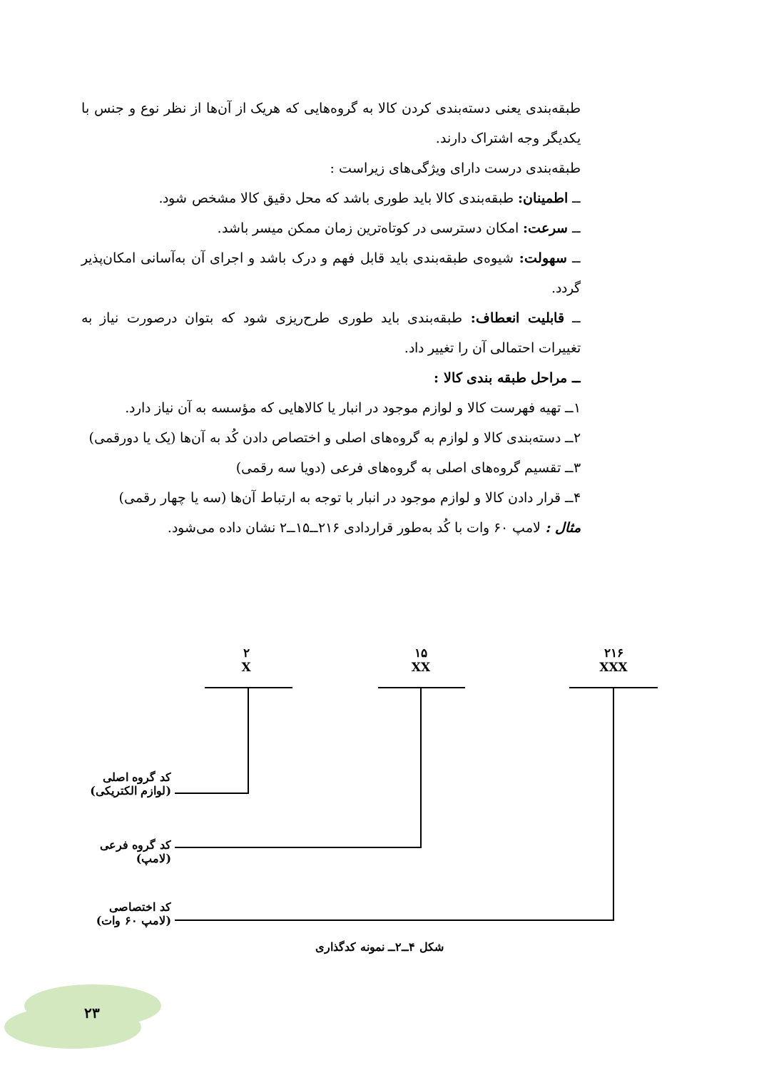طبقه‌بندی یعنی دسته‌بندی کردن کالا به گروه‌هایی که هریک از آن‌ها از نظر نوع و جنس با یکدیگر وجه اشتراک دارند.
طبقه‌بندی درست دارای ویژگی‌های زیراست :
ــ اطمینان: طبقه‌بندی کالا باید طوری باشد که محل دقیق کالا مشخص شود.
ــ سرعت: امکان دسترسی در کوتاه‌ترین زمان ممکن میسر باشد.
ــ سهولت: شیوه‌ی طبقه‌بندی باید قابل فهم و درک باشد و اجرای آن به‌آسانی امکان‌پذیر گردد.
ــ قابلیت انعطاف: طبقه‌بندی باید طوری طرح‌ریزی شود که بتوان درصورت نیاز به تغییرات احتمالی آن را تغییر داد.
ــ مراحل طبقه بندی کالا :
۱ــ تهیه فهرست کالا و لوازم موجود در انبار یا کالاهایی که مؤسسه به آن نیاز دارد.
۲ــ دسته‌بندی کالا و لوازم به گروه‌های اصلی و اختصاص دادن کُد به آن‌ها (یک یا دورقمی)
۳ــ تقسیم گروه‌های اصلی به گروه‌های فرعی (دویا سه رقمی)
۴ــ قرار دادن کالا و لوازم موجود در انبار با توجه به ارتباط آن‌ها (سه یا چهار رقمی)
مثال : لامپ ۶۰ وات با کُد به‌طور قراردادی ۲۱۶ــ۱۵ــ۲ نشان داده می‌شود.
۲
X
۱۵
XX
۲۱۶
XXX
کد گروه اصلی
(لوازم الکتریکی)
کد گروه فرعی
(لامپ)
کد اختصاصی
(لامپ ۶۰ وات)
شکل ۴ــ۲ــ نمونه کدگذاری
۲۳